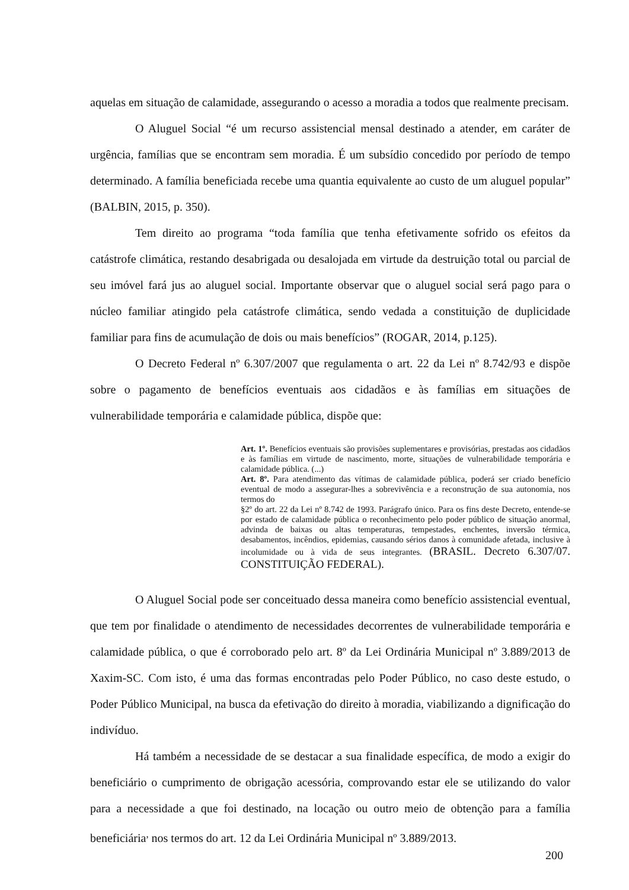aquelas em situação de calamidade, assegurando o acesso a moradia a todos que realmente precisam.
O Aluguel Social “é um recurso assistencial mensal destinado a atender, em caráter de urgência, famílias que se encontram sem moradia. É um subsídio concedido por período de tempo determinado. A família beneficiada recebe uma quantia equivalente ao custo de um aluguel popular” (BALBIN, 2015, p. 350).
Tem direito ao programa “toda família que tenha efetivamente sofrido os efeitos da catástrofe climática, restando desabrigada ou desalojada em virtude da destruição total ou parcial de seu imóvel fará jus ao aluguel social. Importante observar que o aluguel social será pago para o núcleo familiar atingido pela catástrofe climática, sendo vedada a constituição de duplicidade familiar para fins de acumulação de dois ou mais benefícios” (ROGAR, 2014, p.125).
O Decreto Federal nº 6.307/2007 que regulamenta o art. 22 da Lei nº 8.742/93 e dispõe sobre o pagamento de benefícios eventuais aos cidadãos e às famílias em situações de vulnerabilidade temporária e calamidade pública, dispõe que:
Art. 1º. Benefícios eventuais são provisões suplementares e provisórias, prestadas aos cidadãos e às famílias em virtude de nascimento, morte, situações de vulnerabilidade temporária e calamidade pública. (...)
Art. 8º. Para atendimento das vítimas de calamidade pública, poderá ser criado benefício eventual de modo a assegurar-lhes a sobrevivência e a reconstrução de sua autonomia, nos termos do
§2º do art. 22 da Lei nº 8.742 de 1993. Parágrafo único. Para os fins deste Decreto, entende-se por estado de calamidade pública o reconhecimento pelo poder público de situação anormal, advinda de baixas ou altas temperaturas, tempestades, enchentes, inversão térmica, desabamentos, incêndios, epidemias, causando sérios danos à comunidade afetada, inclusive à incolumidade ou à vida de seus integrantes. (BRASIL. Decreto 6.307/07. CONSTITUIÇÃO FEDERAL).
O Aluguel Social pode ser conceituado dessa maneira como benefício assistencial eventual, que tem por finalidade o atendimento de necessidades decorrentes de vulnerabilidade temporária e calamidade pública, o que é corroborado pelo art. 8º da Lei Ordinária Municipal nº 3.889/2013 de Xaxim-SC. Com isto, é uma das formas encontradas pelo Poder Público, no caso deste estudo, o Poder Público Municipal, na busca da efetivação do direito à moradia, viabilizando a dignificação do indivíduo.
Há também a necessidade de se destacar a sua finalidade específica, de modo a exigir do beneficiário o cumprimento de obrigação acessória, comprovando estar ele se utilizando do valor para a necessidade a que foi destinado, na locação ou outro meio de obtenção para a família beneficiária<sup>,</sup> nos termos do art. 12 da Lei Ordinária Municipal nº 3.889/2013.
200